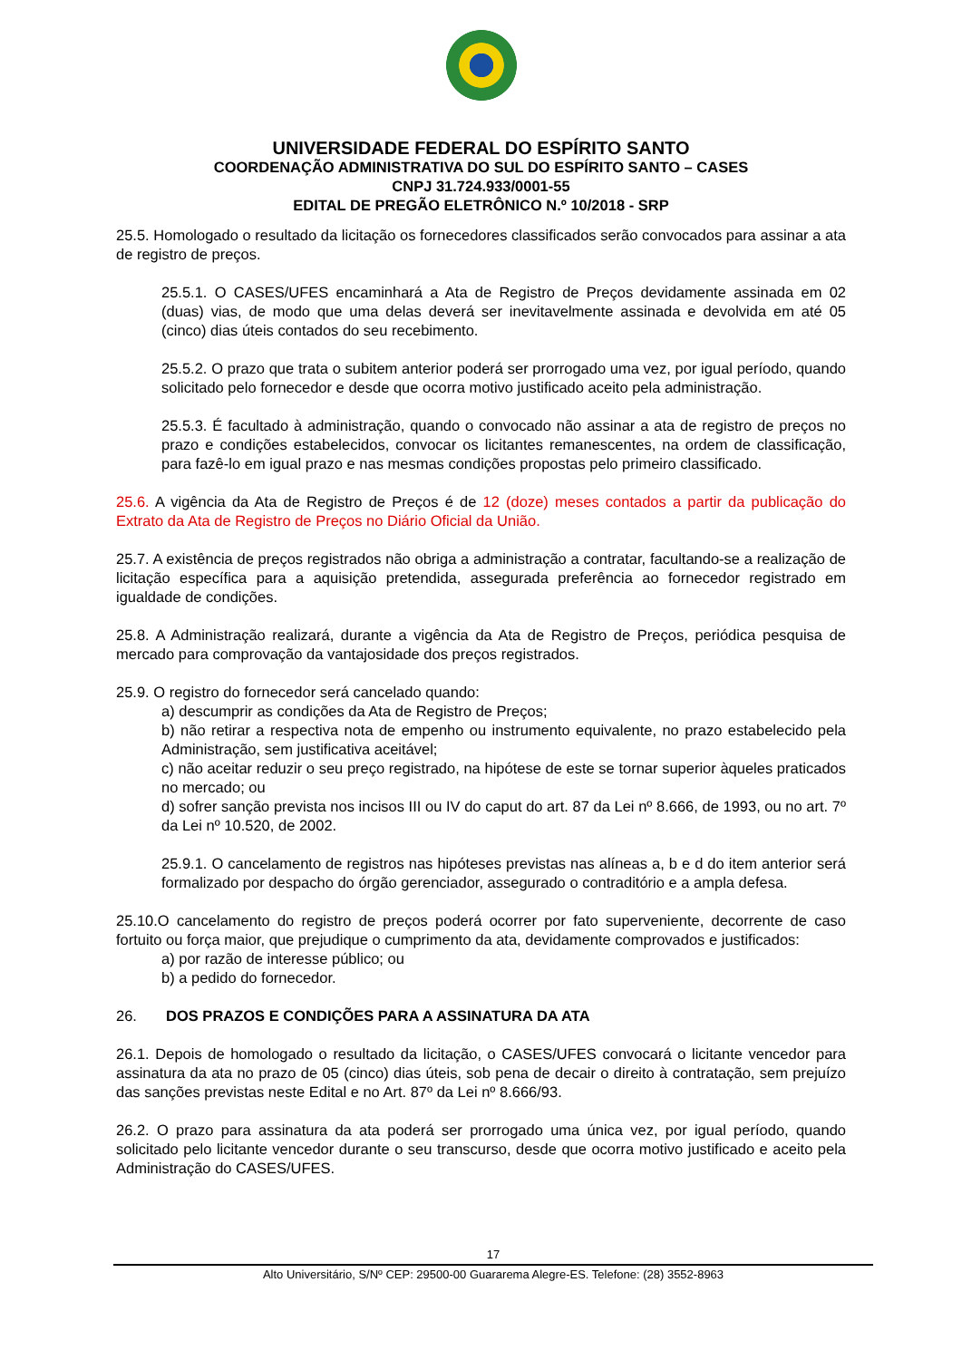UNIVERSIDADE FEDERAL DO ESPÍRITO SANTO
COORDENAÇÃO ADMINISTRATIVA DO SUL DO ESPÍRITO SANTO – CASES
CNPJ 31.724.933/0001-55
EDITAL DE PREGÃO ELETRÔNICO N.º 10/2018 - SRP
25.5. Homologado o resultado da licitação os fornecedores classificados serão convocados para assinar a ata de registro de preços.
25.5.1. O CASES/UFES encaminhará a Ata de Registro de Preços devidamente assinada em 02 (duas) vias, de modo que uma delas deverá ser inevitavelmente assinada e devolvida em até 05 (cinco) dias úteis contados do seu recebimento.
25.5.2. O prazo que trata o subitem anterior poderá ser prorrogado uma vez, por igual período, quando solicitado pelo fornecedor e desde que ocorra motivo justificado aceito pela administração.
25.5.3. É facultado à administração, quando o convocado não assinar a ata de registro de preços no prazo e condições estabelecidos, convocar os licitantes remanescentes, na ordem de classificação, para fazê-lo em igual prazo e nas mesmas condições propostas pelo primeiro classificado.
25.6. A vigência da Ata de Registro de Preços é de 12 (doze) meses contados a partir da publicação do Extrato da Ata de Registro de Preços no Diário Oficial da União.
25.7. A existência de preços registrados não obriga a administração a contratar, facultando-se a realização de licitação específica para a aquisição pretendida, assegurada preferência ao fornecedor registrado em igualdade de condições.
25.8. A Administração realizará, durante a vigência da Ata de Registro de Preços, periódica pesquisa de mercado para comprovação da vantajosidade dos preços registrados.
25.9. O registro do fornecedor será cancelado quando:
a) descumprir as condições da Ata de Registro de Preços;
b) não retirar a respectiva nota de empenho ou instrumento equivalente, no prazo estabelecido pela Administração, sem justificativa aceitável;
c) não aceitar reduzir o seu preço registrado, na hipótese de este se tornar superior àqueles praticados no mercado; ou
d) sofrer sanção prevista nos incisos III ou IV do caput do art. 87 da Lei nº 8.666, de 1993, ou no art. 7º da Lei nº 10.520, de 2002.
25.9.1. O cancelamento de registros nas hipóteses previstas nas alíneas a, b e d do item anterior será formalizado por despacho do órgão gerenciador, assegurado o contraditório e a ampla defesa.
25.10.O cancelamento do registro de preços poderá ocorrer por fato superveniente, decorrente de caso fortuito ou força maior, que prejudique o cumprimento da ata, devidamente comprovados e justificados:
a) por razão de interesse público; ou
b) a pedido do fornecedor.
26. DOS PRAZOS E CONDIÇÕES PARA A ASSINATURA DA ATA
26.1. Depois de homologado o resultado da licitação, o CASES/UFES convocará o licitante vencedor para assinatura da ata no prazo de 05 (cinco) dias úteis, sob pena de decair o direito à contratação, sem prejuízo das sanções previstas neste Edital e no Art. 87º da Lei nº 8.666/93.
26.2. O prazo para assinatura da ata poderá ser prorrogado uma única vez, por igual período, quando solicitado pelo licitante vencedor durante o seu transcurso, desde que ocorra motivo justificado e aceito pela Administração do CASES/UFES.
17
Alto Universitário, S/Nº CEP: 29500-00 Guararema Alegre-ES. Telefone: (28) 3552-8963